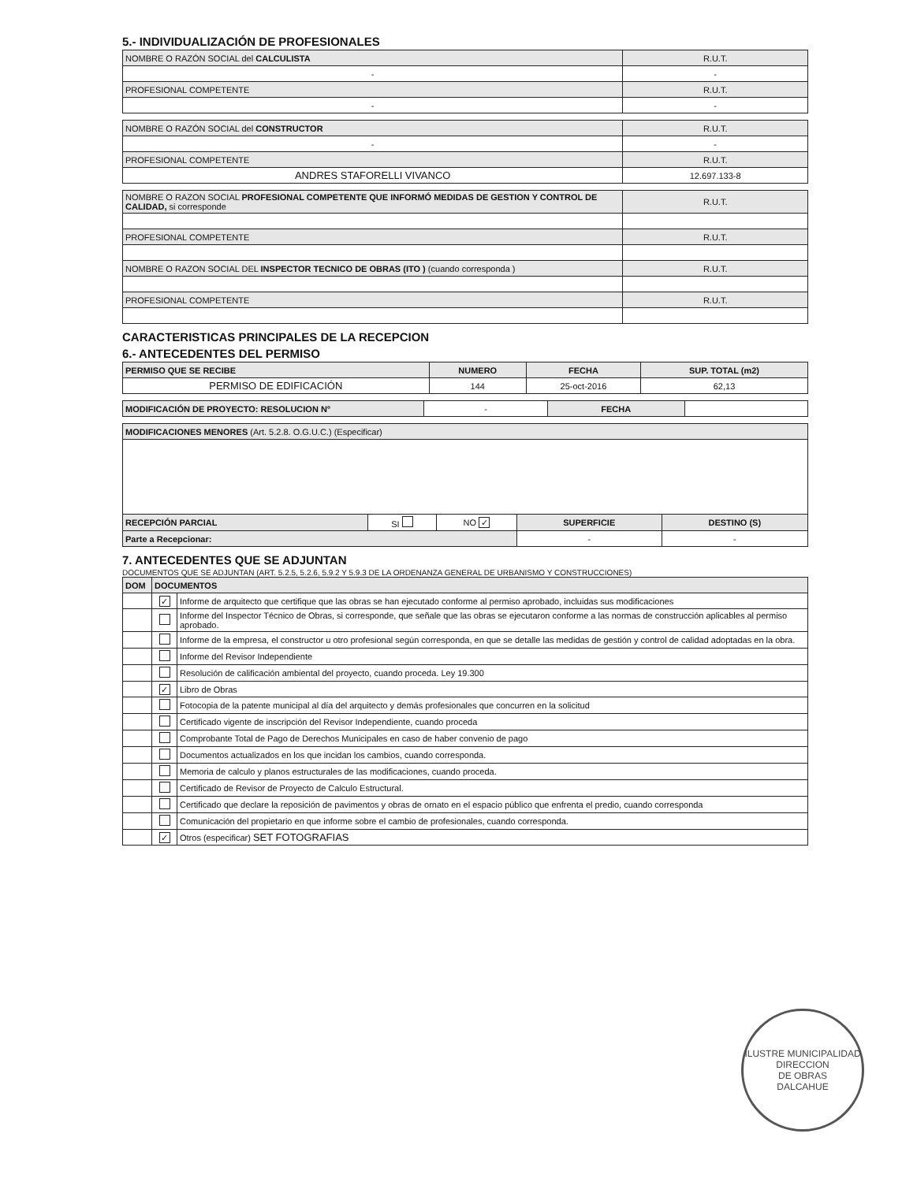5.- INDIVIDUALIZACIÓN DE PROFESIONALES
| NOMBRE O RAZÓN SOCIAL del CALCULISTA | R.U.T. |
| - | - |
| PROFESIONAL COMPETENTE | R.U.T. |
| - | - |
| NOMBRE O RAZÓN SOCIAL del CONSTRUCTOR | R.U.T. |
| - | - |
| PROFESIONAL COMPETENTE | R.U.T. |
| ANDRES STAFORELLI VIVANCO | 12.697.133-8 |
| NOMBRE O RAZON SOCIAL PROFESIONAL COMPETENTE QUE INFORMÓ MEDIDAS DE GESTION Y CONTROL DE CALIDAD, si corresponde | R.U.T. |
| PROFESIONAL COMPETENTE | R.U.T. |
| NOMBRE O RAZON SOCIAL DEL INSPECTOR TECNICO DE OBRAS (ITO ) (cuando corresponda ) | R.U.T. |
| PROFESIONAL COMPETENTE | R.U.T. |
CARACTERISTICAS PRINCIPALES DE LA RECEPCION
6.- ANTECEDENTES DEL PERMISO
| PERMISO QUE SE RECIBE | NUMERO | FECHA | SUP. TOTAL (m2) |
| --- | --- | --- | --- |
| PERMISO DE EDIFICACIÓN | 144 | 25-oct-2016 | 62,13 |
| MODIFICACIÓN DE PROYECTO: RESOLUCION N° | - | FECHA | |
| MODIFICACIONES MENORES (Art. 5.2.8. O.G.U.C.) (Especificar) | | | | |
| RECEPCIÓN PARCIAL | SI | NO ✓ | SUPERFICIE | DESTINO (S) |
| Parte a Recepcionar: | | | - | - |
7. ANTECEDENTES QUE SE ADJUNTAN
DOCUMENTOS QUE SE ADJUNTAN (ART. 5.2.5, 5.2.6, 5.9.2 Y 5.9.3 DE LA ORDENANZA GENERAL DE URBANISMO Y CONSTRUCCIONES)
| DOM | DOCUMENTOS | |
| --- | --- | --- |
| | ✓ | Informe de arquitecto que certifique que las obras se han ejecutado conforme al permiso aprobado, incluidas sus modificaciones |
| | | Informe del Inspector Técnico de Obras, si corresponde, que señale que las obras se ejecutaron conforme a las normas de construcción aplicables al permiso aprobado. |
| | | Informe de la empresa, el constructor u otro profesional según corresponda, en que se detalle las medidas de gestión y control de calidad adoptadas en la obra. |
| | | Informe del Revisor Independiente |
| | | Resolución de calificación ambiental del proyecto, cuando proceda. Ley 19.300 |
| | ✓ | Libro de Obras |
| | | Fotocopia de la patente municipal al día del arquitecto y demás profesionales que concurren en la solicitud |
| | | Certificado vigente de inscripción del Revisor Independiente, cuando proceda |
| | | Comprobante Total de Pago de Derechos Municipales en caso de haber convenio de pago |
| | | Documentos actualizados en los que incidan los cambios, cuando corresponda. |
| | | Memoria de calculo y planos estructurales de las modificaciones, cuando proceda. |
| | | Certificado de Revisor de Proyecto de Calculo Estructural. |
| | | Certificado que declare la reposición de pavimentos y obras de ornato en el espacio público que enfrenta el predio, cuando corresponda |
| | | Comunicación del propietario en que informe sobre el cambio de profesionales, cuando corresponda. |
| | ✓ | Otros (especificar) SET FOTOGRAFIAS |
ILUSTRE MUNICIPALIDAD
DIRECCION
DE OBRAS
DALCAHUE